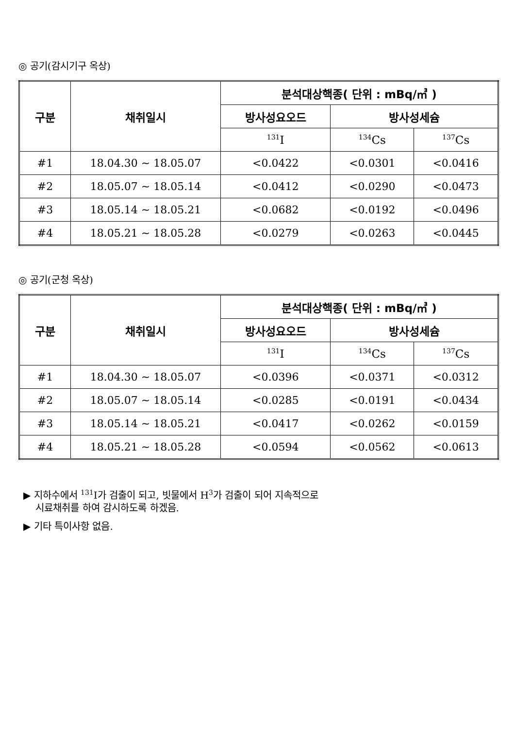◎ 공기(감시기구 옥상)
| 구분 | 채취일시 | 분석대상핵종( 단위 : mBq/㎥ ) | | |
| --- | --- | --- | --- | --- |
| | | 방사성요오드 | 방사성세슘 | |
| | | <sup>131</sup>I | <sup>134</sup>Cs | <sup>137</sup>Cs |
| #1 | 18.04.30 ~ 18.05.07 | <0.0422 | <0.0301 | <0.0416 |
| #2 | 18.05.07 ~ 18.05.14 | <0.0412 | <0.0290 | <0.0473 |
| #3 | 18.05.14 ~ 18.05.21 | <0.0682 | <0.0192 | <0.0496 |
| #4 | 18.05.21 ~ 18.05.28 | <0.0279 | <0.0263 | <0.0445 |
◎ 공기(군청 옥상)
| 구분 | 채취일시 | 분석대상핵종( 단위 : mBq/㎥ ) | | |
| --- | --- | --- | --- | --- |
| | | 방사성요오드 | 방사성세슘 | |
| | | <sup>131</sup>I | <sup>134</sup>Cs | <sup>137</sup>Cs |
| #1 | 18.04.30 ~ 18.05.07 | <0.0396 | <0.0371 | <0.0312 |
| #2 | 18.05.07 ~ 18.05.14 | <0.0285 | <0.0191 | <0.0434 |
| #3 | 18.05.14 ~ 18.05.21 | <0.0417 | <0.0262 | <0.0159 |
| #4 | 18.05.21 ~ 18.05.28 | <0.0594 | <0.0562 | <0.0613 |
▶ 지하수에서 <sup>131</sup>I가 검출이 되고, 빗물에서 H<sup>3</sup>가 검출이 되어 지속적으로
시료채취를 하여 감시하도록 하겠음.
▶ 기타 특이사항 없음.